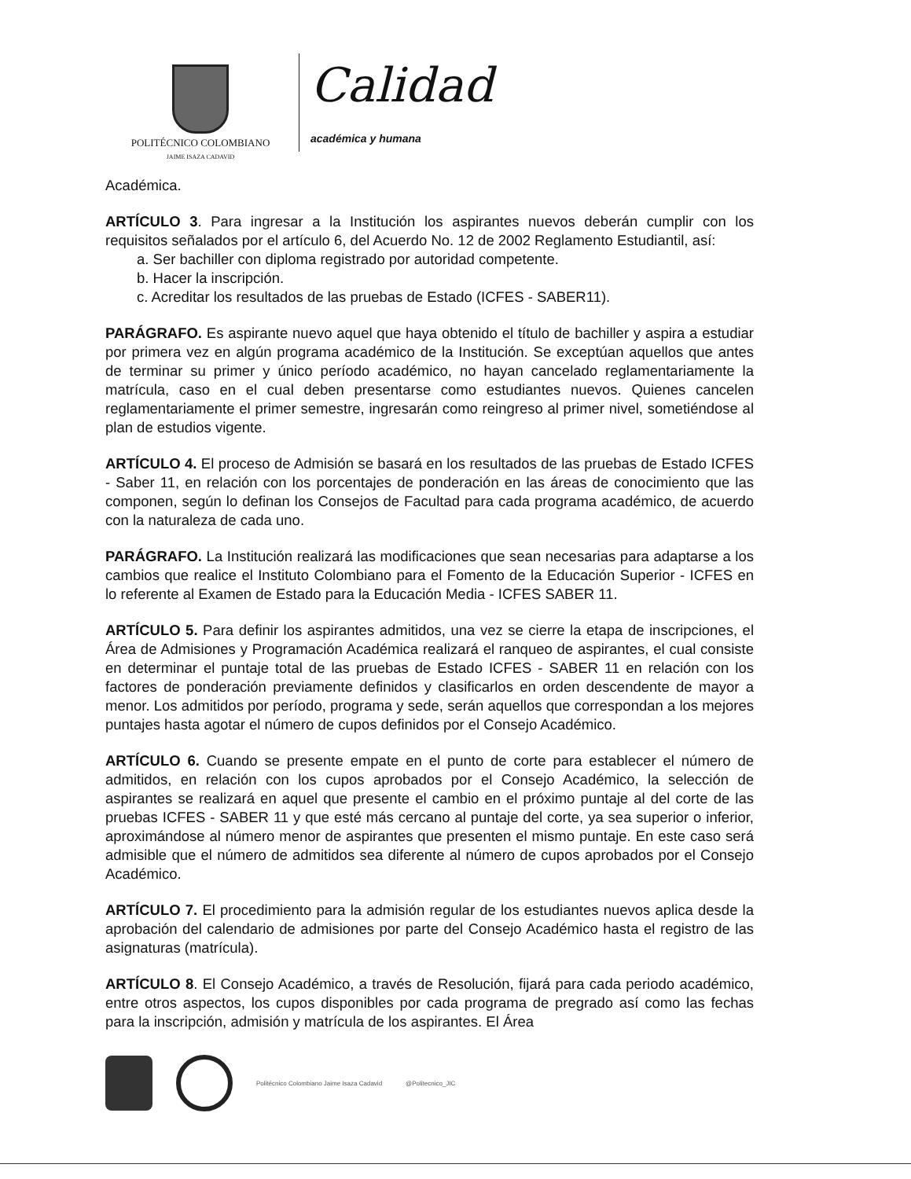POLITÉCNICO COLOMBIANO
JAIME ISAZA CADAVID
Calidad
académica y humana
Académica.
ARTÍCULO 3. Para ingresar a la Institución los aspirantes nuevos deberán cumplir con los requisitos señalados por el artículo 6, del Acuerdo No. 12 de 2002 Reglamento Estudiantil, así:
a. Ser bachiller con diploma registrado por autoridad competente.
b. Hacer la inscripción.
c. Acreditar los resultados de las pruebas de Estado (ICFES - SABER11).
PARÁGRAFO. Es aspirante nuevo aquel que haya obtenido el título de bachiller y aspira a estudiar por primera vez en algún programa académico de la Institución. Se exceptúan aquellos que antes de terminar su primer y único período académico, no hayan cancelado reglamentariamente la matrícula, caso en el cual deben presentarse como estudiantes nuevos. Quienes cancelen reglamentariamente el primer semestre, ingresarán como reingreso al primer nivel, sometiéndose al plan de estudios vigente.
ARTÍCULO 4. El proceso de Admisión se basará en los resultados de las pruebas de Estado ICFES - Saber 11, en relación con los porcentajes de ponderación en las áreas de conocimiento que las componen, según lo definan los Consejos de Facultad para cada programa académico, de acuerdo con la naturaleza de cada uno.
PARÁGRAFO. La Institución realizará las modificaciones que sean necesarias para adaptarse a los cambios que realice el Instituto Colombiano para el Fomento de la Educación Superior - ICFES en lo referente al Examen de Estado para la Educación Media - ICFES SABER 11.
ARTÍCULO 5. Para definir los aspirantes admitidos, una vez se cierre la etapa de inscripciones, el Área de Admisiones y Programación Académica realizará el ranqueo de aspirantes, el cual consiste en determinar el puntaje total de las pruebas de Estado ICFES - SABER 11 en relación con los factores de ponderación previamente definidos y clasificarlos en orden descendente de mayor a menor. Los admitidos por período, programa y sede, serán aquellos que correspondan a los mejores puntajes hasta agotar el número de cupos definidos por el Consejo Académico.
ARTÍCULO 6. Cuando se presente empate en el punto de corte para establecer el número de admitidos, en relación con los cupos aprobados por el Consejo Académico, la selección de aspirantes se realizará en aquel que presente el cambio en el próximo puntaje al del corte de las pruebas ICFES - SABER 11 y que esté más cercano al puntaje del corte, ya sea superior o inferior, aproximándose al número menor de aspirantes que presenten el mismo puntaje. En este caso será admisible que el número de admitidos sea diferente al número de cupos aprobados por el Consejo Académico.
ARTÍCULO 7. El procedimiento para la admisión regular de los estudiantes nuevos aplica desde la aprobación del calendario de admisiones por parte del Consejo Académico hasta el registro de las asignaturas (matrícula).
ARTÍCULO 8. El Consejo Académico, a través de Resolución, fijará para cada periodo académico, entre otros aspectos, los cupos disponibles por cada programa de pregrado así como las fechas para la inscripción, admisión y matrícula de los aspirantes. El Área
Politécnico Colombiano Jaime Isaza Cadavid
@Politecnico_JIC